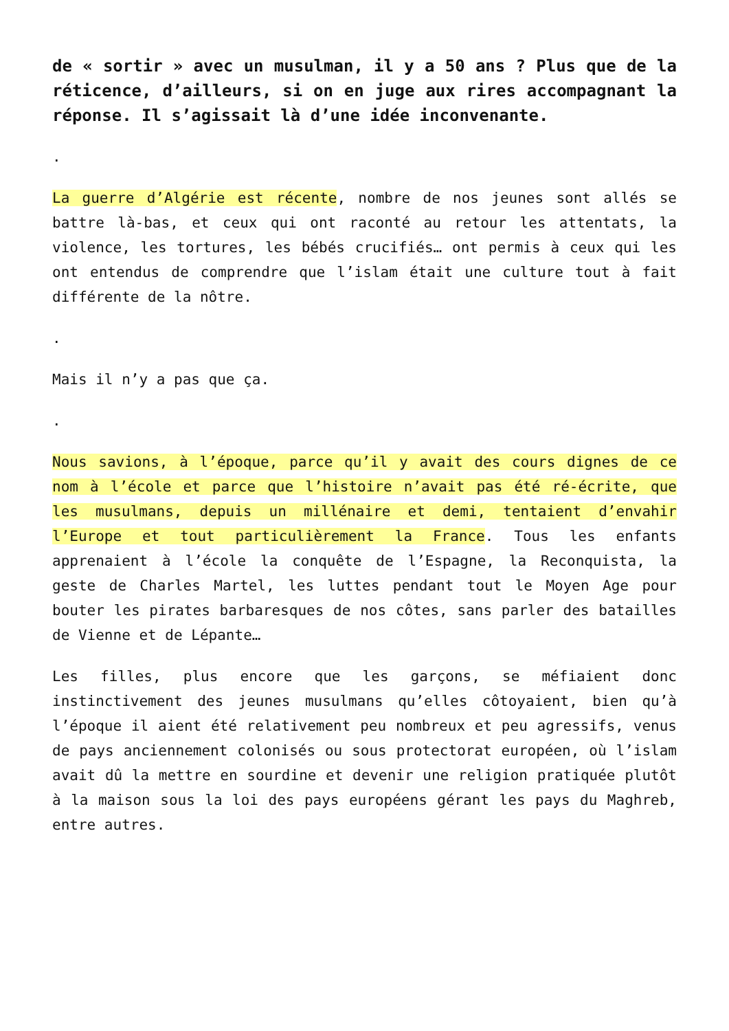de « sortir » avec un musulman, il y a 50 ans ? Plus que de la réticence, d’ailleurs, si on en juge aux rires accompagnant la réponse. Il s’agissait là d’une idée inconvenante.
.
La guerre d’Algérie est récente, nombre de nos jeunes sont allés se battre là-bas, et ceux qui ont raconté au retour les attentats, la violence, les tortures, les bébés crucifiés… ont permis à ceux qui les ont entendus de comprendre que l’islam était une culture tout à fait différente de la nôtre.
.
Mais il n’y a pas que ça.
.
Nous savions, à l’époque, parce qu’il y avait des cours dignes de ce nom à l’école et parce que l’histoire n’avait pas été ré-écrite, que les musulmans, depuis un millénaire et demi, tentaient d’envahir l’Europe et tout particulièrement la France. Tous les enfants apprenaient à l’école la conquête de l’Espagne, la Reconquista, la geste de Charles Martel, les luttes pendant tout le Moyen Age pour bouter les pirates barbaresques de nos côtes, sans parler des batailles de Vienne et de Lépante…
Les filles, plus encore que les garçons, se méfiaient donc instinctivement des jeunes musulmans qu’elles côtoyaient, bien qu’à l’époque il aient été relativement peu nombreux et peu agressifs, venus de pays anciennement colonisés ou sous protectorat européen, où l’islam avait dû la mettre en sourdine et devenir une religion pratiquée plutôt à la maison sous la loi des pays européens gérant les pays du Maghreb, entre autres.